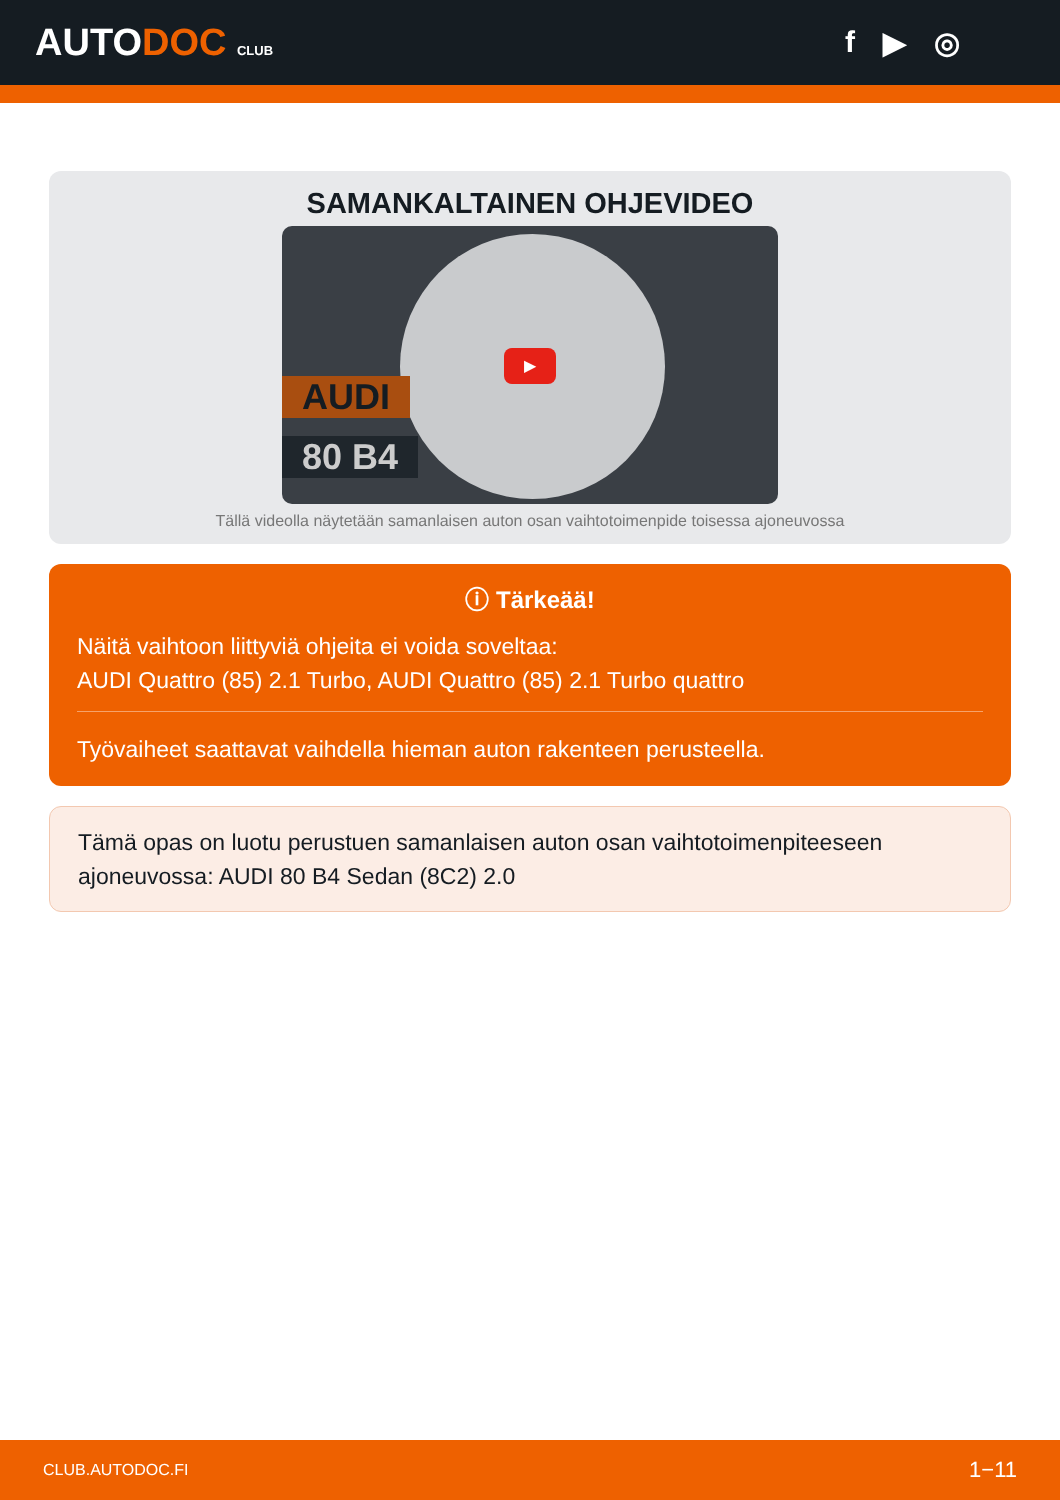AUTODOC CLUB
f ▶ ◎
SAMANKALTAINEN OHJEVIDEO
AUDI
80 B4
▶
Tällä videolla näytetään samanlaisen auton osan vaihtotoimenpide toisessa ajoneuvossa
ⓘ Tärkeää!
Näitä vaihtoon liittyviä ohjeita ei voida soveltaa:
AUDI Quattro (85) 2.1 Turbo, AUDI Quattro (85) 2.1 Turbo quattro
Työvaiheet saattavat vaihdella hieman auton rakenteen perusteella.
Tämä opas on luotu perustuen samanlaisen auton osan vaihtotoimenpiteeseen ajoneuvossa: AUDI 80 B4 Sedan (8C2) 2.0
CLUB.AUTODOC.FI 1−11